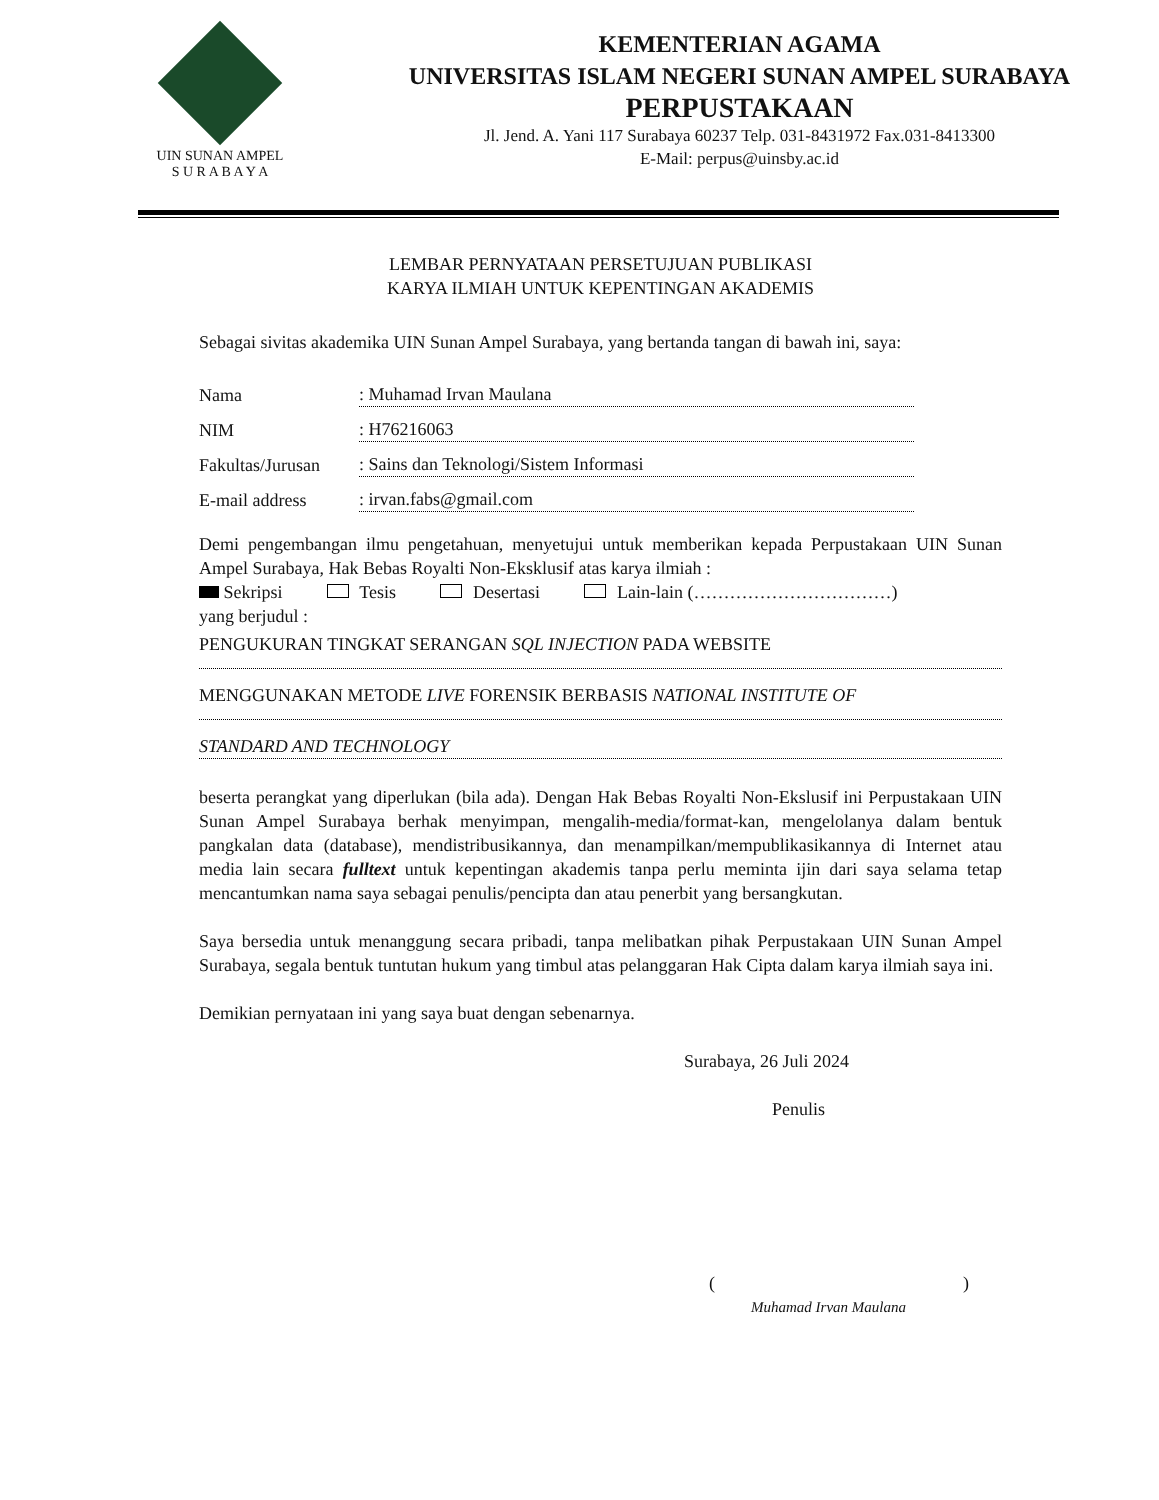UIN SUNAN AMPEL
S U R A B A Y A
KEMENTERIAN AGAMA
UNIVERSITAS ISLAM NEGERI SUNAN AMPEL SURABAYA
PERPUSTAKAAN
Jl. Jend. A. Yani 117 Surabaya 60237 Telp. 031-8431972 Fax.031-8413300
E-Mail: perpus@uinsby.ac.id
LEMBAR PERNYATAAN PERSETUJUAN PUBLIKASI
KARYA ILMIAH UNTUK KEPENTINGAN AKADEMIS
Sebagai sivitas akademika UIN Sunan Ampel Surabaya, yang bertanda tangan di bawah ini, saya:
Nama: Muhamad Irvan Maulana
NIM: H76216063
Fakultas/Jurusan: Sains dan Teknologi/Sistem Informasi
E-mail address: irvan.fabs@gmail.com
Demi pengembangan ilmu pengetahuan, menyetujui untuk memberikan kepada Perpustakaan UIN Sunan Ampel Surabaya, Hak Bebas Royalti Non-Eksklusif atas karya ilmiah :
Sekripsi Tesis Desertasi Lain-lain (……………………………)
yang berjudul :
PENGUKURAN TINGKAT SERANGAN SQL INJECTION PADA WEBSITE
MENGGUNAKAN METODE LIVE FORENSIK BERBASIS NATIONAL INSTITUTE OF
STANDARD AND TECHNOLOGY
beserta perangkat yang diperlukan (bila ada). Dengan Hak Bebas Royalti Non-Ekslusif ini Perpustakaan UIN Sunan Ampel Surabaya berhak menyimpan, mengalih-media/format-kan, mengelolanya dalam bentuk pangkalan data (database), mendistribusikannya, dan menampilkan/mempublikasikannya di Internet atau media lain secara fulltext untuk kepentingan akademis tanpa perlu meminta ijin dari saya selama tetap mencantumkan nama saya sebagai penulis/pencipta dan atau penerbit yang bersangkutan.
Saya bersedia untuk menanggung secara pribadi, tanpa melibatkan pihak Perpustakaan UIN Sunan Ampel Surabaya, segala bentuk tuntutan hukum yang timbul atas pelanggaran Hak Cipta dalam karya ilmiah saya ini.
Demikian pernyataan ini yang saya buat dengan sebenarnya.
Surabaya, 26 Juli 2024
Penulis
()
Muhamad Irvan Maulana